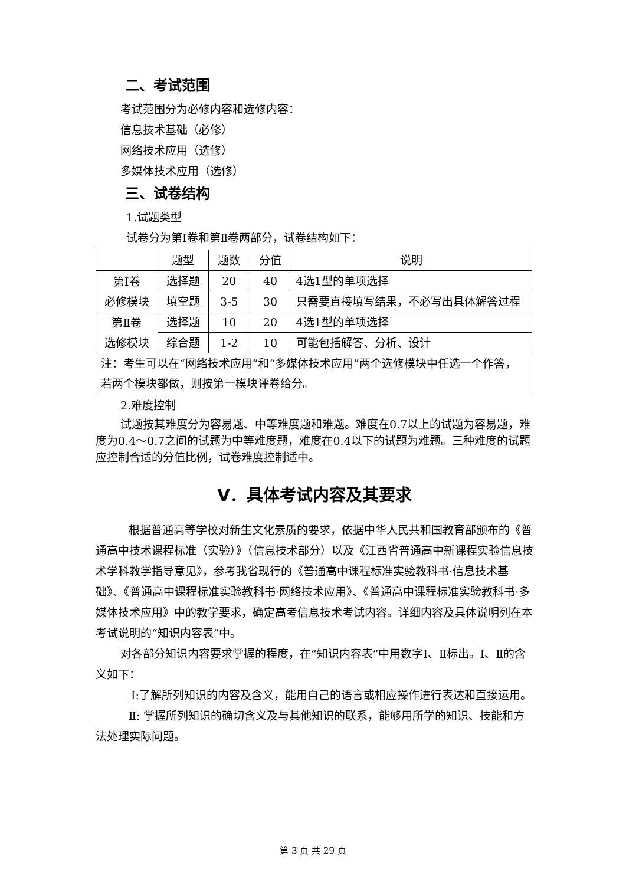二、考试范围
考试范围分为必修内容和选修内容：
信息技术基础（必修）
网络技术应用（选修）
多媒体技术应用（选修）
三、试卷结构
1.试题类型
试卷分为第Ⅰ卷和第Ⅱ卷两部分，试卷结构如下：
| | 题型 | 题数 | 分值 | 说明 |
| --- | --- | --- | --- | --- |
| 第Ⅰ卷 必修模块 | 选择题 | 20 | 40 | 4选1型的单项选择 |
| | 填空题 | 3-5 | 30 | 只需要直接填写结果，不必写出具体解答过程 |
| 第Ⅱ卷 选修模块 | 选择题 | 10 | 20 | 4选1型的单项选择 |
| | 综合题 | 1-2 | 10 | 可能包括解答、分析、设计 |
| 注：考生可以在“网络技术应用”和“多媒体技术应用”两个选修模块中任选一个作答，若两个模块都做，则按第一模块评卷给分。 | | | | |
2.难度控制
试题按其难度分为容易题、中等难度题和难题。难度在0.7以上的试题为容易题，难度为0.4～0.7之间的试题为中等难度题，难度在0.4以下的试题为难题。三种难度的试题应控制合适的分值比例，试卷难度控制适中。
Ⅴ．具体考试内容及其要求
根据普通高等学校对新生文化素质的要求，依据中华人民共和国教育部颁布的《普通高中技术课程标准（实验）》（信息技术部分）以及《江西省普通高中新课程实验信息技术学科教学指导意见》，参考我省现行的《普通高中课程标准实验教科书·信息技术基础》、《普通高中课程标准实验教科书·网络技术应用》、《普通高中课程标准实验教科书·多媒体技术应用》中的教学要求，确定高考信息技术考试内容。详细内容及具体说明列在本考试说明的“知识内容表”中。
对各部分知识内容要求掌握的程度，在“知识内容表”中用数字Ⅰ、Ⅱ标出。Ⅰ、Ⅱ的含义如下：
Ⅰ:了解所列知识的内容及含义，能用自己的语言或相应操作进行表达和直接运用。
Ⅱ: 掌握所列知识的确切含义及与其他知识的联系，能够用所学的知识、技能和方法处理实际问题。
第 3 页 共 29 页